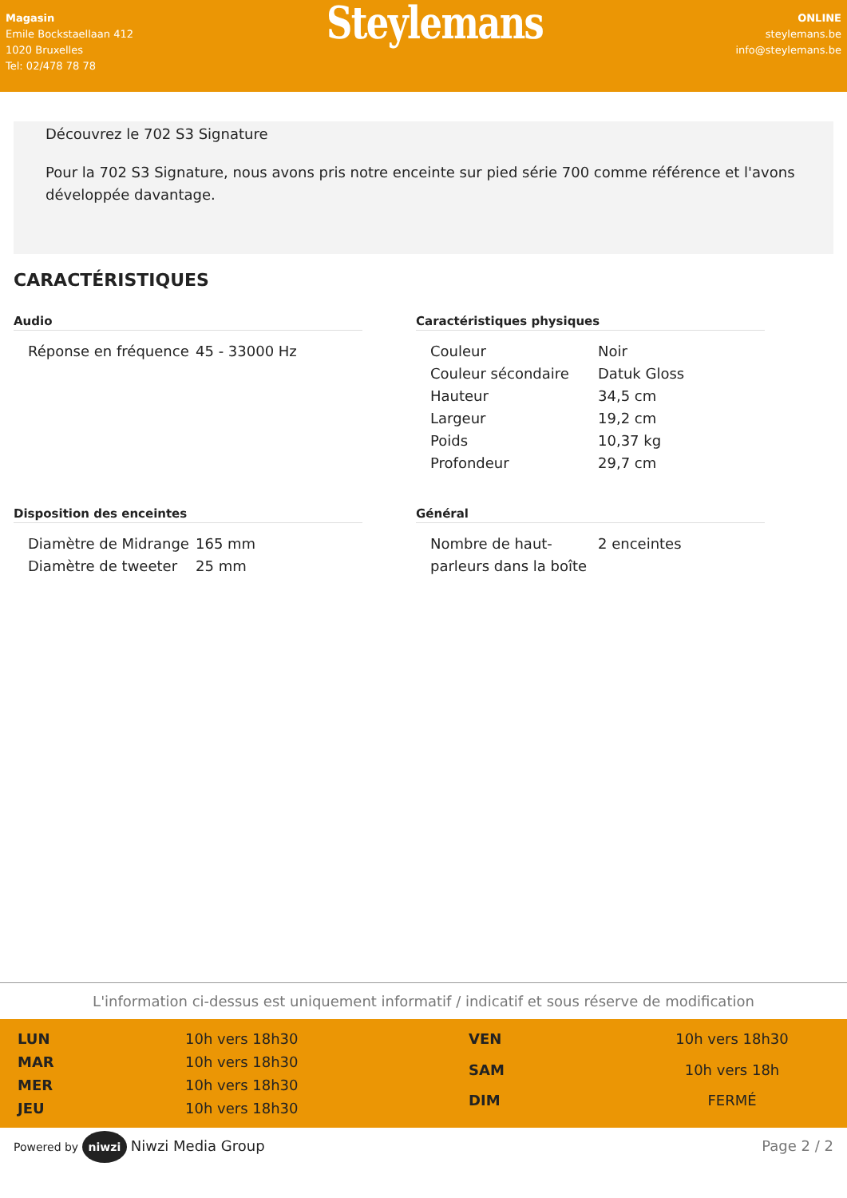Magasin
Emile Bockstaellaan 412
1020 Bruxelles
Tel: 02/478 78 78
Steylemans
ONLINE
steylemans.be
info@steylemans.be
Découvrez le 702 S3 Signature
Pour la 702 S3 Signature, nous avons pris notre enceinte sur pied série 700 comme référence et l'avons développée davantage.
CARACTÉRISTIQUES
Audio
| Réponse en fréquence | 45 - 33000 Hz |
Caractéristiques physiques
| Couleur | Noir |
| Couleur sécondaire | Datuk Gloss |
| Hauteur | 34,5 cm |
| Largeur | 19,2 cm |
| Poids | 10,37 kg |
| Profondeur | 29,7 cm |
Disposition des enceintes
| Diamètre de Midrange | 165 mm |
| Diamètre de tweeter | 25 mm |
Général
| Nombre de haut-parleurs dans la boîte | 2 enceintes |
L'information ci-dessus est uniquement informatif / indicatif et sous réserve de modification
| LUN | 10h vers 18h30 |
| MAR | 10h vers 18h30 |
| MER | 10h vers 18h30 |
| JEU | 10h vers 18h30 |
| VEN | 10h vers 18h30 |
| SAM | 10h vers 18h |
| DIM | FERMÉ |
Powered by niwzi Niwzi Media Group
Page 2 / 2